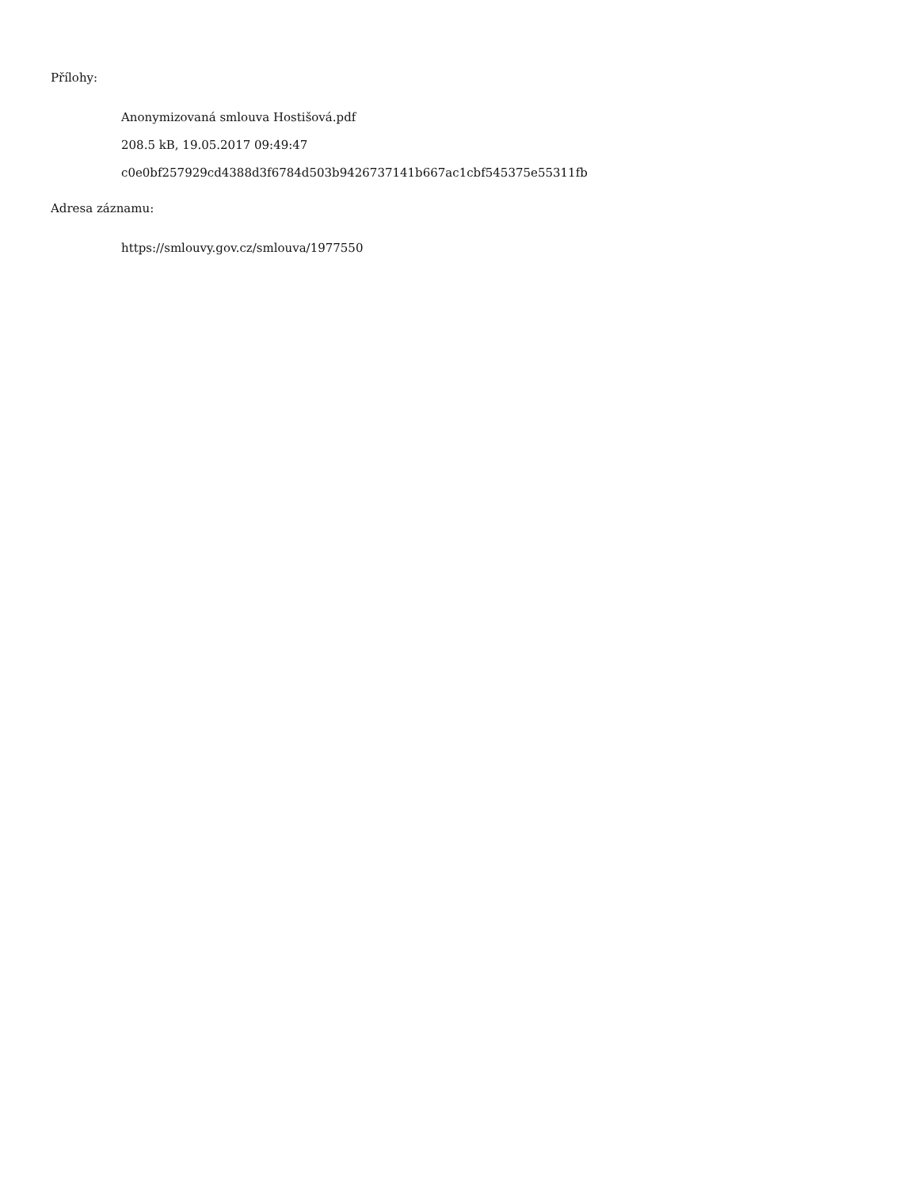Přílohy:
Anonymizovaná smlouva Hostišová.pdf
208.5 kB, 19.05.2017 09:49:47
c0e0bf257929cd4388d3f6784d503b9426737141b667ac1cbf545375e55311fb
Adresa záznamu:
https://smlouvy.gov.cz/smlouva/1977550